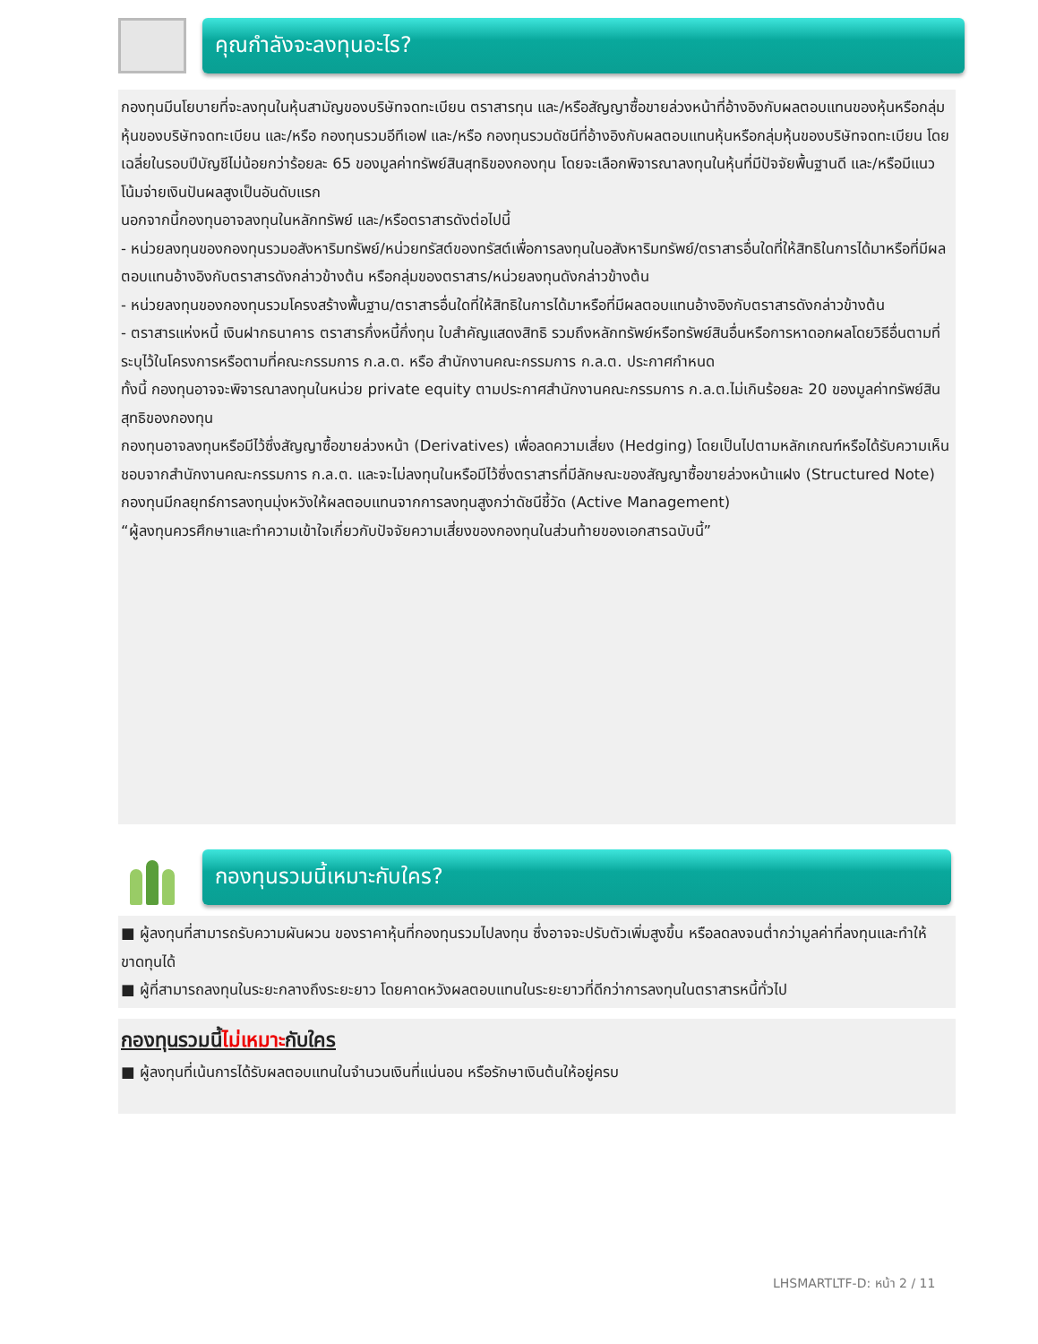คุณกำลังจะลงทุนอะไร?
กองทุนมีนโยบายที่จะลงทุนในหุ้นสามัญของบริษัทจดทะเบียน ตราสารทุน และ/หรือสัญญาซื้อขายล่วงหน้าที่อ้างอิงกับผลตอบแทนของหุ้นหรือกลุ่มหุ้นของบริษัทจดทะเบียน และ/หรือ กองทุนรวมอีทีเอฟ และ/หรือ กองทุนรวมดัชนีที่อ้างอิงกับผลตอบแทนหุ้นหรือกลุ่มหุ้นของบริษัทจดทะเบียน โดยเฉลี่ยในรอบปีบัญชีไม่น้อยกว่าร้อยละ 65 ของมูลค่าทรัพย์สินสุทธิของกองทุน โดยจะเลือกพิจารณาลงทุนในหุ้นที่มีปัจจัยพื้นฐานดี และ/หรือมีแนวโน้มจ่ายเงินปันผลสูงเป็นอันดับแรก
นอกจากนี้กองทุนอาจลงทุนในหลักทรัพย์ และ/หรือตราสารดังต่อไปนี้
- หน่วยลงทุนของกองทุนรวมอสังหาริมทรัพย์/หน่วยทรัสต์ของทรัสต์เพื่อการลงทุนในอสังหาริมทรัพย์/ตราสารอื่นใดที่ให้สิทธิในการได้มาหรือที่มีผลตอบแทนอ้างอิงกับตราสารดังกล่าวข้างต้น หรือกลุ่มของตราสาร/หน่วยลงทุนดังกล่าวข้างต้น
- หน่วยลงทุนของกองทุนรวมโครงสร้างพื้นฐาน/ตราสารอื่นใดที่ให้สิทธิในการได้มาหรือที่มีผลตอบแทนอ้างอิงกับตราสารดังกล่าวข้างต้น
- ตราสารแห่งหนี้ เงินฝากธนาคาร ตราสารกึ่งหนี้กึ่งทุน ใบสำคัญแสดงสิทธิ รวมถึงหลักทรัพย์หรือทรัพย์สินอื่นหรือการหาดอกผลโดยวิธีอื่นตามที่ระบุไว้ในโครงการหรือตามที่คณะกรรมการ ก.ล.ต. หรือ สำนักงานคณะกรรมการ ก.ล.ต. ประกาศกำหนด
ทั้งนี้ กองทุนอาจจะพิจารณาลงทุนในหน่วย private equity ตามประกาศสำนักงานคณะกรรมการ ก.ล.ต.ไม่เกินร้อยละ 20 ของมูลค่าทรัพย์สินสุทธิของกองทุน
กองทุนอาจลงทุนหรือมีไว้ซึ่งสัญญาซื้อขายล่วงหน้า (Derivatives) เพื่อลดความเสี่ยง (Hedging) โดยเป็นไปตามหลักเกณฑ์หรือได้รับความเห็นชอบจากสำนักงานคณะกรรมการ ก.ล.ต. และจะไม่ลงทุนในหรือมีไว้ซึ่งตราสารที่มีลักษณะของสัญญาซื้อขายล่วงหน้าแฝง (Structured Note)
กองทุนมีกลยุทธ์การลงทุนมุ่งหวังให้ผลตอบแทนจากการลงทุนสูงกว่าดัชนีชี้วัด (Active Management)
“ผู้ลงทุนควรศึกษาและทำความเข้าใจเกี่ยวกับปัจจัยความเสี่ยงของกองทุนในส่วนท้ายของเอกสารฉบับนี้”
กองทุนรวมนี้เหมาะกับใคร?
■ ผู้ลงทุนที่สามารถรับความผันผวน ของราคาหุ้นที่กองทุนรวมไปลงทุน ซึ่งอาจจะปรับตัวเพิ่มสูงขึ้น หรือลดลงจนต่ำกว่ามูลค่าที่ลงทุนและทำให้ขาดทุนได้
■ ผู้ที่สามารถลงทุนในระยะกลางถึงระยะยาว โดยคาดหวังผลตอบแทนในระยะยาวที่ดีกว่าการลงทุนในตราสารหนี้ทั่วไป
กองทุนรวมนี้ไม่เหมาะกับใคร
■ ผู้ลงทุนที่เน้นการได้รับผลตอบแทนในจำนวนเงินที่แน่นอน หรือรักษาเงินต้นให้อยู่ครบ
LHSMARTLTF-D: หน้า 2 / 11